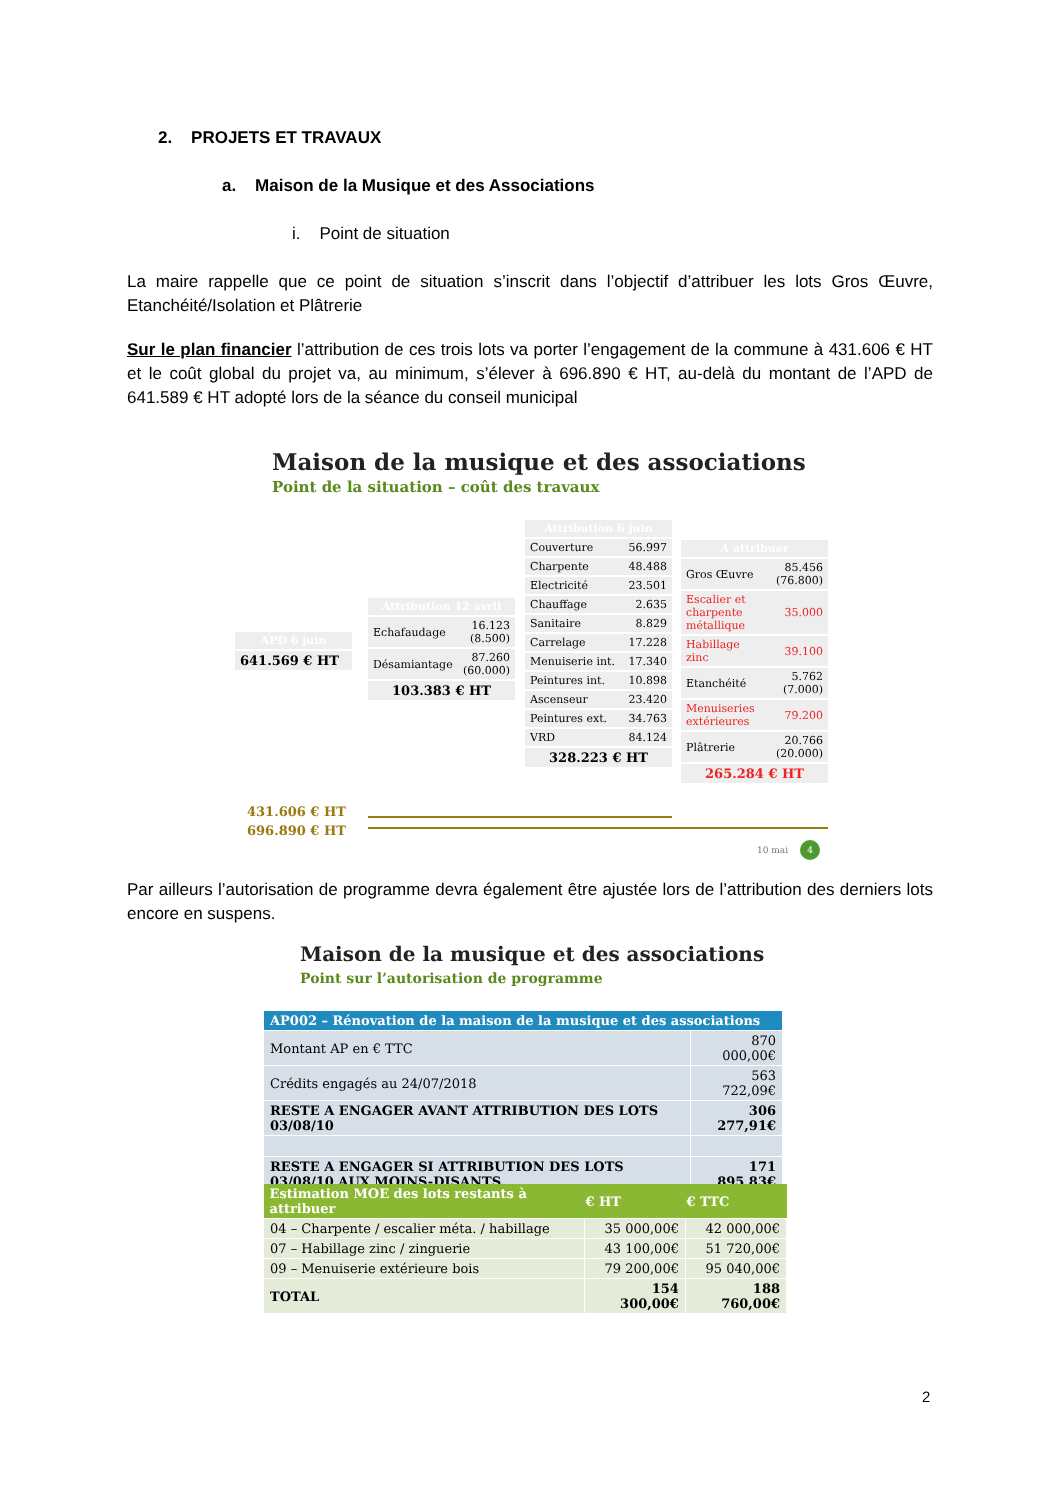2. PROJETS ET TRAVAUX
a. Maison de la Musique et des Associations
i. Point de situation
La maire rappelle que ce point de situation s’inscrit dans l’objectif d’attribuer les lots Gros Œuvre, Etanchéité/Isolation et Plâtrerie
Sur le plan financier l’attribution de ces trois lots va porter l’engagement de la commune à 431.606 € HT et le coût global du projet va, au minimum, s’élever à 696.890 € HT, au-delà du montant de l’APD de 641.589 € HT adopté lors de la séance du conseil municipal
Maison de la musique et des associations
Point de la situation – coût des travaux
| APD 6 juin |
| 641.569 € HT |
| Attribution 12 avril | |
| Echafaudage | 16.123 (8.500) |
| Désamiantage | 87.260 (60.000) |
| 103.383 € HT | |
| Attribution 6 juin | |
| Couverture | 56.997 |
| Charpente | 48.488 |
| Electricité | 23.501 |
| Chauffage | 2.635 |
| Sanitaire | 8.829 |
| Carrelage | 17.228 |
| Menuiserie int. | 17.340 |
| Peintures int. | 10.898 |
| Ascenseur | 23.420 |
| Peintures ext. | 34.763 |
| VRD | 84.124 |
| 328.223 € HT | |
| A attribuer | |
| Gros Œuvre | 85.456 (76.800) |
| Escalier et charpente métallique | 35.000 |
| Habillage zinc | 39.100 |
| Etanchéité | 5.762 (7.000) |
| Menuiseries extérieures | 79.200 |
| Plâtrerie | 20.766 (20.000) |
| 265.284 € HT | |
431.606 € HT
696.890 € HT
10 mai 4
Par ailleurs l’autorisation de programme devra également être ajustée lors de l’attribution des derniers lots encore en suspens.
Maison de la musique et des associations
Point sur l’autorisation de programme
| AP002 – Rénovation de la maison de la musique et des associations | |
| Montant AP en € TTC | 870 000,00€ |
| Crédits engagés au 24/07/2018 | 563 722,09€ |
| RESTE A ENGAGER AVANT ATTRIBUTION DES LOTS 03/08/10 | 306 277,91€ |
| RESTE A ENGAGER SI ATTRIBUTION DES LOTS 03/08/10 AUX MOINS-DISANTS | 171 895,83€ |
| Estimation MOE des lots restants à attribuer | € HT | € TTC |
| --- | --- | --- |
| 04 – Charpente / escalier méta. / habillage | 35 000,00€ | 42 000,00€ |
| 07 – Habillage zinc / zinguerie | 43 100,00€ | 51 720,00€ |
| 09 – Menuiserie extérieure bois | 79 200,00€ | 95 040,00€ |
| TOTAL | 154 300,00€ | 188 760,00€ |
2